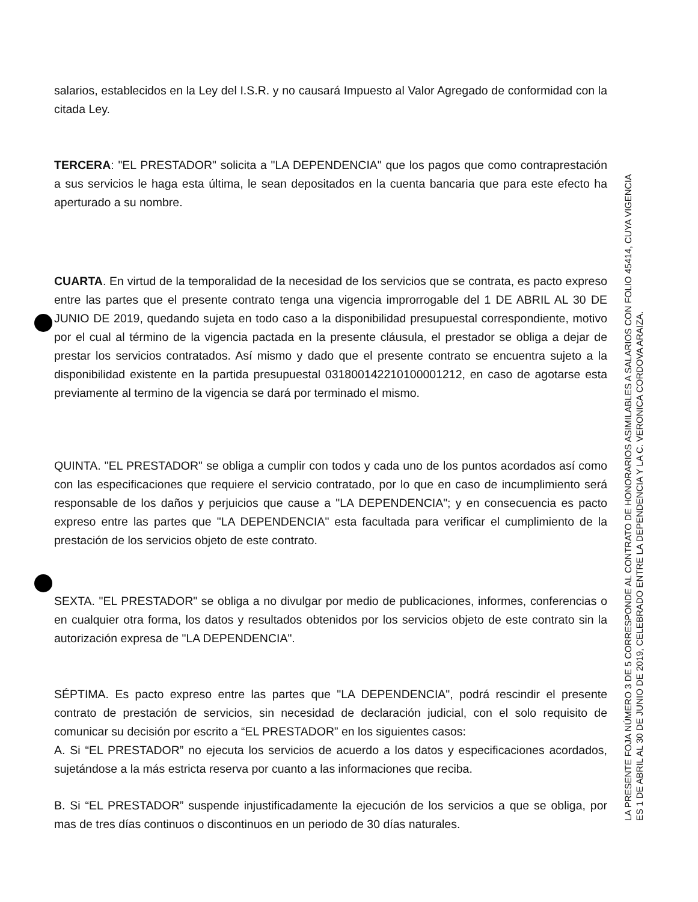salarios, establecidos en la Ley del I.S.R. y no causará Impuesto al Valor Agregado de conformidad con la citada Ley.
TERCERA: "EL PRESTADOR" solicita a "LA DEPENDENCIA" que los pagos que como contraprestación a sus servicios le haga esta última, le sean depositados en la cuenta bancaria que para este efecto ha aperturado a su nombre.
CUARTA. En virtud de la temporalidad de la necesidad de los servicios que se contrata, es pacto expreso entre las partes que el presente contrato tenga una vigencia improrrogable del 1 DE ABRIL AL 30 DE JUNIO DE 2019, quedando sujeta en todo caso a la disponibilidad presupuestal correspondiente, motivo por el cual al término de la vigencia pactada en la presente cláusula, el prestador se obliga a dejar de prestar los servicios contratados. Así mismo y dado que el presente contrato se encuentra sujeto a la disponibilidad existente en la partida presupuestal 031800142210100001212, en caso de agotarse esta previamente al termino de la vigencia se dará por terminado el mismo.
QUINTA. "EL PRESTADOR" se obliga a cumplir con todos y cada uno de los puntos acordados así como con las especificaciones que requiere el servicio contratado, por lo que en caso de incumplimiento será responsable de los daños y perjuicios que cause a "LA DEPENDENCIA"; y en consecuencia es pacto expreso entre las partes que "LA DEPENDENCIA" esta facultada para verificar el cumplimiento de la prestación de los servicios objeto de este contrato.
SEXTA. "EL PRESTADOR" se obliga a no divulgar por medio de publicaciones, informes, conferencias o en cualquier otra forma, los datos y resultados obtenidos por los servicios objeto de este contrato sin la autorización expresa de "LA DEPENDENCIA".
SÉPTIMA. Es pacto expreso entre las partes que "LA DEPENDENCIA", podrá rescindir el presente contrato de prestación de servicios, sin necesidad de declaración judicial, con el solo requisito de comunicar su decisión por escrito a “EL PRESTADOR” en los siguientes casos:
A. Si “EL PRESTADOR” no ejecuta los servicios de acuerdo a los datos y especificaciones acordados, sujetándose a la más estricta reserva por cuanto a las informaciones que reciba.
B. Si “EL PRESTADOR” suspende injustificadamente la ejecución de los servicios a que se obliga, por mas de tres días continuos o discontinuos en un periodo de 30 días naturales.
LA PRESENTE FOJA NÚMERO 3 DE 5 CORRESPONDE AL CONTRATO DE HONORARIOS ASIMILABLES A SALARIOS CON FOLIO 45414, CUYA VIGENCIA ES 1 DE ABRIL AL 30 DE JUNIO DE 2019, CELEBRADO ENTRE LA DEPENDENCIA Y LA C. VERONICA CORDOVA ARAIZA.